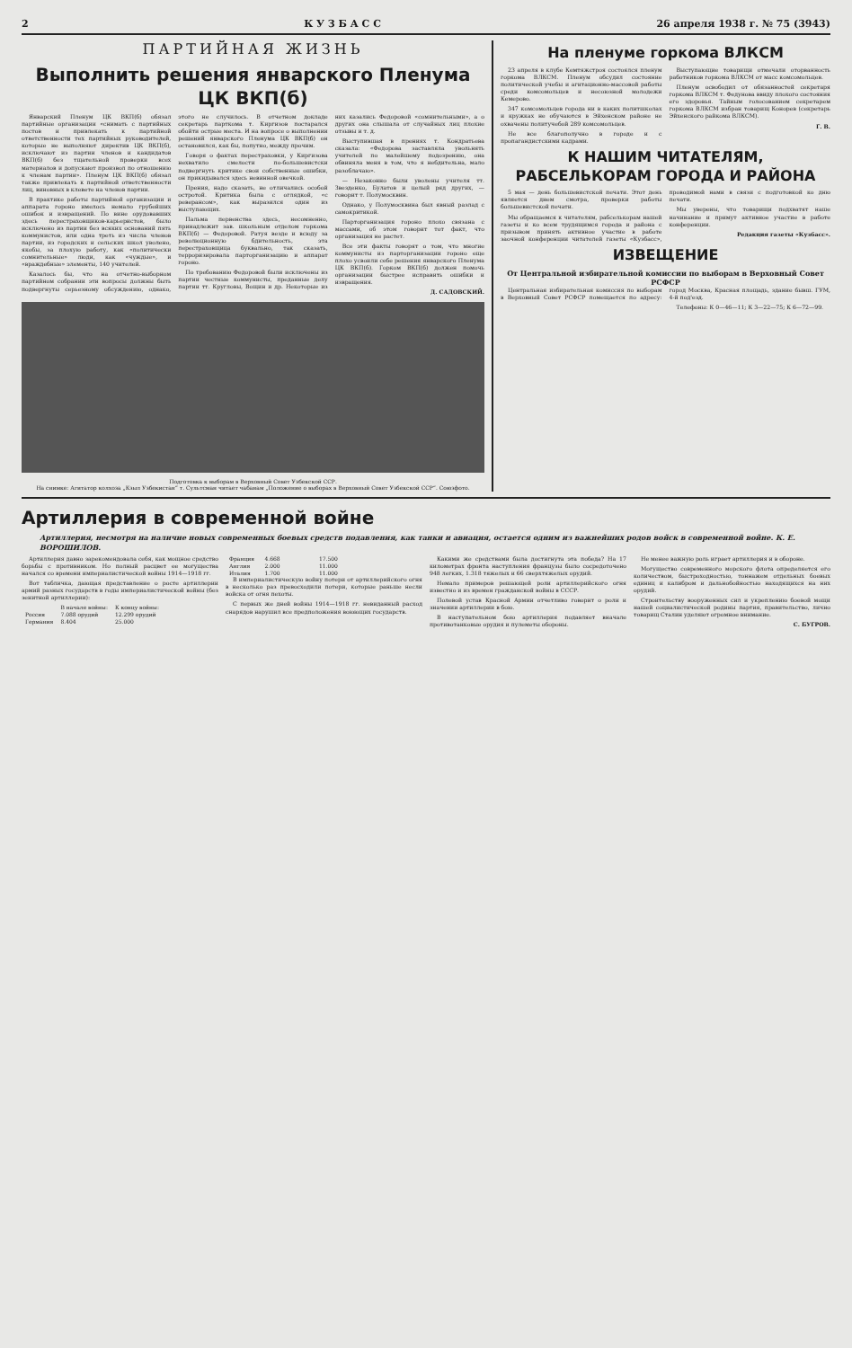2 К У З Б А С С 26 апреля 1938 г. № 75 (3943)
ПАРТИЙНАЯ ЖИЗНЬ
Выполнить решения январского Пленума ЦК ВКП(б)
Январский Пленум ЦК ВКП(б) обязал партийные организации «снимать с партийных постов и привлекать к партийной ответственности тех партийных руководителей, которые не выполняют директив ЦК ВКП(б), исключают из партии членов и кандидатов ВКП(б) без тщательной проверки всех материалов и допускают произвол по отношению к членам партии». Пленум ЦК ВКП(б) обязал также привлекать к партийной ответственности лиц, виновных в клевете на членов партии.
В практике работы партийной организации и аппарата гороно имелось немало грубейших ошибок и извращений. По вине орудовавших здесь перестраховщиков-карьеристов, было исключено из партии без всяких оснований пять коммунистов, или одна треть из числа членов партии, из городских и сельских школ уволено, якобы, за плохую работу, как «политически сомнительные» люди, как «чуждые», и «враждебные» элементы, 140 учителей.
Казалось бы, что на отчетно-выборном партийном собрании эти вопросы должны быть подвергнуты серьезному обсуждению, однако, этого не случилось. В отчетном докладе секретарь парткома т. Киргизов постарался обойти острые места. И на вопросе о выполнении решений январского Пленума ЦК ВКП(б) он остановился, как бы, попутно, между прочим.
Говоря о фактах перестраховки, у Киргизова нехватило смелости по-большевистски подвергнуть критике свои собственные ошибки, он прикидывался здесь невинной овечкой.
Прения, надо сказать, не отличались особой остротой. Критика была с оглядкой, «с реверансом», как выразился один из выступающих.
Пальма первенства здесь, несомненно, принадлежит зав. школьным отделом горкома ВКП(б) — Федоровой. Ратуя везде и всюду за революционную бдительность, эта перестраховщица буквально, так сказать, терроризировала парторганизацию и аппарат гороно.
По требованию Федоровой были исключены из партии честные коммунисты, преданные делу партии тт. Кругловы, Вощин и др. Некоторые из них казались Федоровой «сомнительными», а о других она слышала от случайных лиц плохие отзывы и т. д.
Выступившая в прениях т. Кондратьева сказала: «Федорова заставляла увольнять учителей по малейшему подозрению, она обвиняла меня в том, что я небдительна, мало разоблачаю».
— Незаконно были уволены учителя тт. Звезденко, Булатов и целый ряд других, — говорит т. Полумосквин.
Однако, у Полумосквина был явный разлад с самокритикой.
Парторганизация гороно плохо связана с массами, об этом говорит тот факт, что организация не растет.
Все эти факты говорят о том, что многие коммунисты из парторганизации гороно еще плохо усвоили себе решения январского Пленума ЦК ВКП(б). Горком ВКП(б) должен помочь организации быстрее исправить ошибки и извращения.
Д. САДОВСКИЙ.
Подготовка к выборам в Верховный Совет Узбекской ССР.
На снимке: Агитатор колхоза „Кзыл Узбекистан“ т. Сультсман читает чабанам „Положение о выборах в Верховный Совет Узбекской ССР“. Союзфото.
На пленуме горкома ВЛКСМ
23 апреля в клубе Кемтяжстроя состоялся пленум горкома ВЛКСМ. Пленум обсудил состояние политической учебы и агитационно-массовой работы среди комсомольцев и несоюзной молодежи Кемерово.
347 комсомольцев города ни в каких политшколах и кружках не обучаются в Эйхенском районе не охвачены политучебой 289 комсомольцев.
Не все благополучно в городе и с пропагандистскими кадрами.
Выступающие товарищи отмечали оторванность работников горкома ВЛКСМ от масс комсомольцев.
Пленум освободил от обязанностей секретаря горкома ВЛКСМ т. Федунова ввиду плохого состояния его здоровья. Тайным голосованием секретарем горкома ВЛКСМ избран товарищ Конорев (секретарь Эйхенского райкома ВЛКСМ).
Г. В.
К НАШИМ ЧИТАТЕЛЯМ, РАБСЕЛЬКОРАМ ГОРОДА И РАЙОНА
5 мая — день большевистской печати. Этот день является днем смотра, проверки работы большевистской печати.
Мы обращаемся к читателям, рабселькорам нашей газеты и ко всем трудящимся города и района с призывом принять активное участие в работе заочной конференции читателей газеты «Кузбасс», проводимой нами в связи с подготовкой ко дню печати.
Мы уверены, что товарищи подхватят наше начинание и примут активное участие в работе конференции.
Редакция газеты «Кузбасс».
ИЗВЕЩЕНИЕ
От Центральной избирательной комиссии по выборам в Верховный Совет РСФСР
Центральная избирательная комиссия по выборам в Верховный Совет РСФСР помещается по адресу: город Москва, Красная площадь, здание бывш. ГУМ, 4-й под'езд.
Телефоны: К 0—46—11; К 3—22—75; К 6—72—99.
Артиллерия в современной войне
Артиллерия, несмотря на наличие новых современных боевых средств подавления, как танки и авиация, остается одним из важнейших родов войск в современной войне. К. Е. ВОРОШИЛОВ.
Артиллерия давно зарекомендовала себя, как мощное средство борьбы с противником. Но полный расцвет ее могущества начался со времени империалистической войны 1914—1918 гг.
Вот табличка, дающая представление о росте артиллерии армий разных государств в годы империалистической войны (без зенитной артиллерии):
| | В начале войны: | К концу войны: |
| --- | --- | --- |
| Россия | 7.088 орудий | 12.299 орудий |
| Германия | 8.404 | 25.000 |
| Франция | 4.668 | 17.500 |
| Англия | 2.000 | 11.000 |
| Италия | 1.700 | 11.000 |
В империалистическую войну потери от артиллерийского огня в несколько раз превосходили потери, которые раньше несли войска от огня пехоты.
С первых же дней войны 1914—1918 гг. невиданный расход снарядов нарушил все предположения воюющих государств.
Какими же средствами была достигнута эта победа? На 17 километрах фронта наступления французы было сосредоточено 948 легких, 1.318 тяжелых и 66 сверхтяжелых орудий.
Немало примеров решающей роли артиллерийского огня известно и из времен гражданской войны в СССР.
Полевой устав Красной Армии отчетливо говорит о роли и значении артиллерии в бою.
В наступательном бою артиллерия подавляет вначале противотанковые орудия и пулеметы обороны.
Не менее важную роль играет артиллерия и в обороне.
Могущество современного морского флота определяется его количеством, быстроходностью, тоннажем отдельных боевых единиц и калибром и дальнобойностью находящихся на них орудий.
Строительству вооруженных сил и укреплению боевой мощи нашей социалистической родины партия, правительство, лично товарищ Сталин уделяют огромное внимание.
С. БУГРОВ.